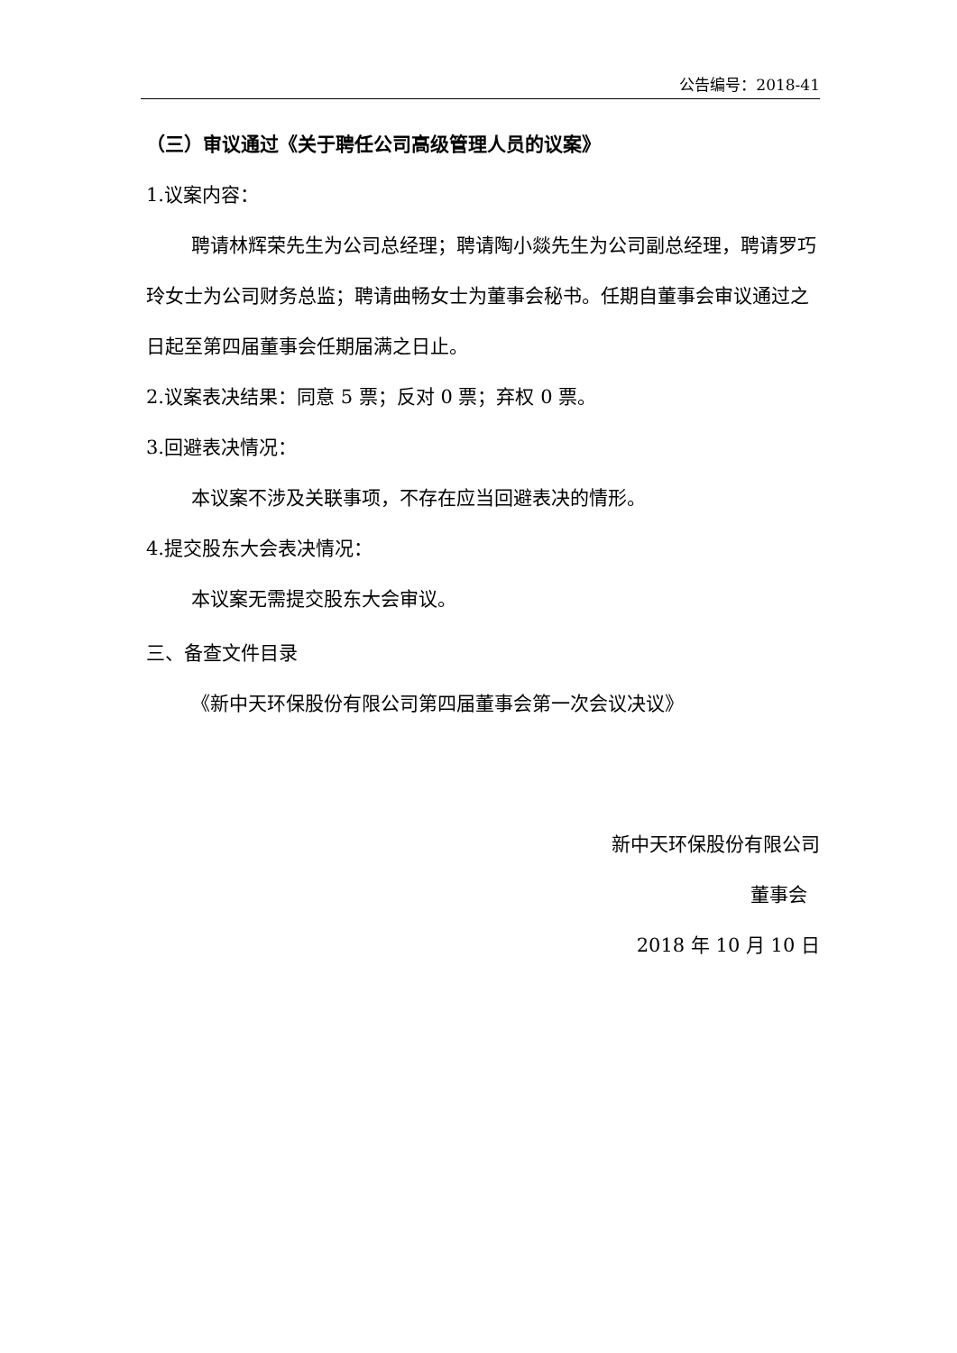公告编号：2018-41
（三）审议通过《关于聘任公司高级管理人员的议案》
1.议案内容：
聘请林辉荣先生为公司总经理；聘请陶小燚先生为公司副总经理，聘请罗巧玲女士为公司财务总监；聘请曲畅女士为董事会秘书。任期自董事会审议通过之日起至第四届董事会任期届满之日止。
2.议案表决结果：同意 5 票；反对 0 票；弃权 0 票。
3.回避表决情况：
本议案不涉及关联事项，不存在应当回避表决的情形。
4.提交股东大会表决情况：
本议案无需提交股东大会审议。
三、备查文件目录
《新中天环保股份有限公司第四届董事会第一次会议决议》
新中天环保股份有限公司
董事会
2018 年 10 月 10 日